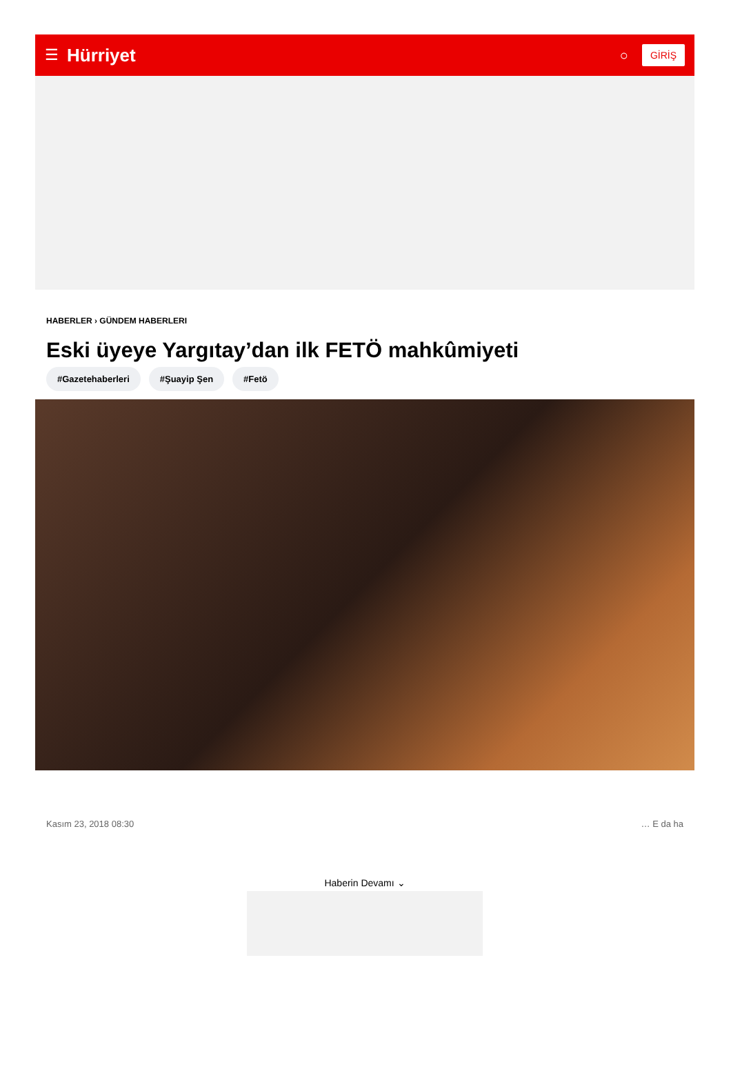☰ Hürriyet ○ GİRİŞ
HABERLER › GÜNDEM HABERLERI
Eski üyeye Yargıtay’dan ilk FETÖ mahkûmiyeti
#Gazetehaberleri #Şuayip Şen #Fetö
Kasım 23, 2018 08:30 … E da ha
Haberin Devamı ⌄